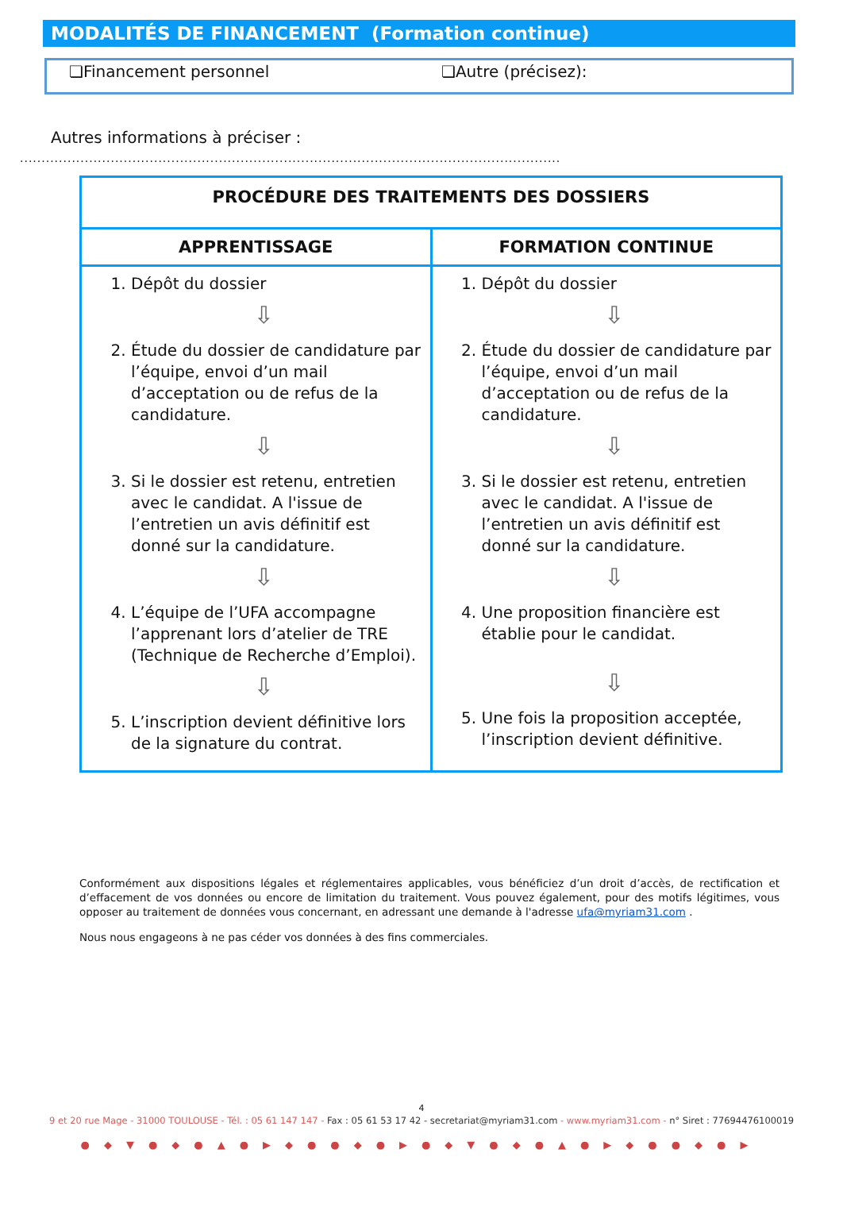MODALITÉS DE FINANCEMENT (Formation continue)
❏Financement personnel ❏Autre (précisez):
Autres informations à préciser :
.....................................................................................................................................
| PROCÉDURE DES TRAITEMENTS DES DOSSIERS | |
| --- | --- |
| APPRENTISSAGE | FORMATION CONTINUE |
| 1. Dépôt du dossier ⇩ 2. Étude du dossier de candidature par l’équipe, envoi d’un mail d’acceptation ou de refus de la candidature. ⇩ 3. Si le dossier est retenu, entretien avec le candidat. A l'issue de l’entretien un avis définitif est donné sur la candidature. ⇩ 4. L’équipe de l’UFA accompagne l’apprenant lors d’atelier de TRE (Technique de Recherche d’Emploi). ⇩ 5. L’inscription devient définitive lors de la signature du contrat. | 1. Dépôt du dossier ⇩ 2. Étude du dossier de candidature par l’équipe, envoi d’un mail d’acceptation ou de refus de la candidature. ⇩ 3. Si le dossier est retenu, entretien avec le candidat. A l'issue de l’entretien un avis définitif est donné sur la candidature. ⇩ 4. Une proposition financière est établie pour le candidat. ⇩ 5. Une fois la proposition acceptée, l’inscription devient définitive. |
Conformément aux dispositions légales et réglementaires applicables, vous bénéficiez d’un droit d’accès, de rectification et d’effacement de vos données ou encore de limitation du traitement. Vous pouvez également, pour des motifs légitimes, vous opposer au traitement de données vous concernant, en adressant une demande à l'adresse ufa@myriam31.com .
Nous nous engageons à ne pas céder vos données à des fins commerciales.
4
9 et 20 rue Mage - 31000 TOULOUSE - Tél. : 05 61 147 147 - Fax : 05 61 53 17 42 - secretariat@myriam31.com - www.myriam31.com - n° Siret : 77694476100019
●◆▼●◆●▲●▶◆●●◆●▶●◆▼●◆●▲●▶◆●●◆●▶